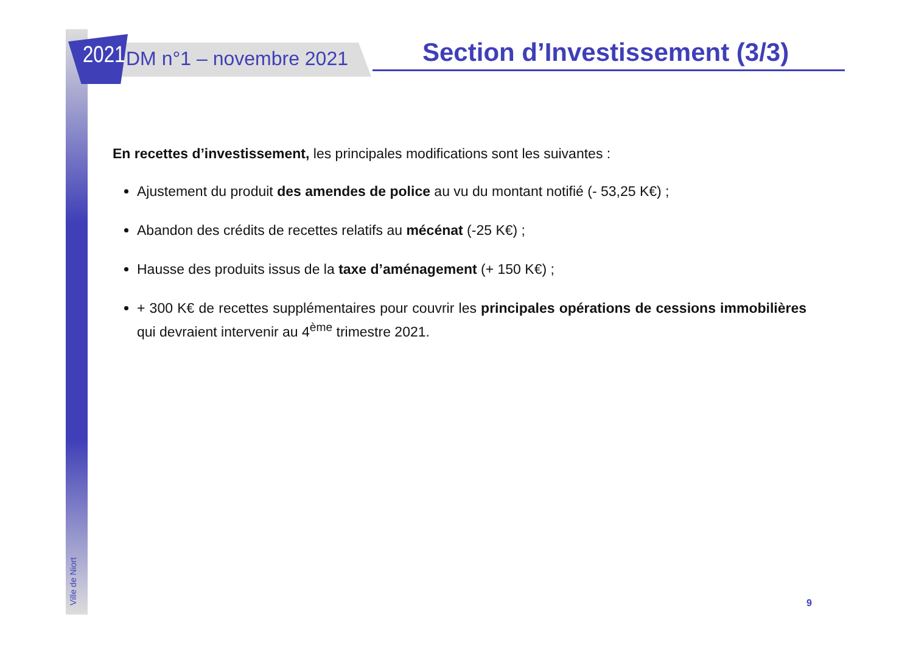2021 DM n°1 – novembre 2021 Section d’Investissement (3/3)
En recettes d’investissement, les principales modifications sont les suivantes :
Ajustement du produit des amendes de police au vu du montant notifié (- 53,25 K€) ;
Abandon des crédits de recettes relatifs au mécénat (-25 K€) ;
Hausse des produits issus de la taxe d’aménagement (+ 150 K€) ;
+ 300 K€ de recettes supplémentaires pour couvrir les principales opérations de cessions immobilières qui devraient intervenir au 4<sup>ème</sup> trimestre 2021.
Ville de Niort
9